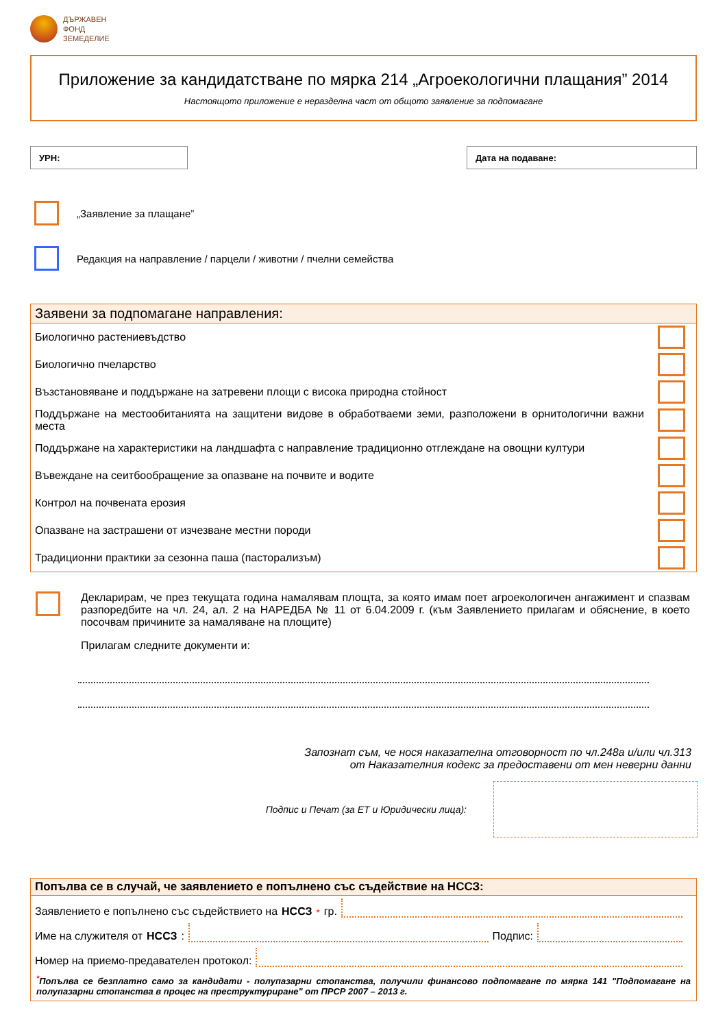ДЪРЖАВЕН
ФОНД
ЗЕМЕДЕЛИЕ
Приложение за кандидатстване по мярка 214 „Агроекологични плащания” 2014
Настоящото приложение е неразделна част от общото заявление за подпомагане
УРН: Дата на подаване:
„Заявление за плащане”
Редакция на направление / парцели / животни / пчелни семейства
Заявени за подпомагане направления:
Биологично растениевъдство
Биологично пчеларство
Възстановяване и поддържане на затревени площи с висока природна стойност
Поддържане на местообитанията на защитени видове в обработваеми земи, разположени в орнитологични важни места
Поддържане на характеристики на ландшафта с направление традиционно отглеждане на овощни култури
Въвеждане на сеитбообращение за опазване на почвите и водите
Контрол на почвената ерозия
Опазване на застрашени от изчезване местни породи
Традиционни практики за сезонна паша (пасторализъм)
Декларирам, че през текущата година намалявам площта, за която имам поет агроекологичен ангажимент и спазвам разпоредбите на чл. 24, ал. 2 на НАРЕДБА № 11 от 6.04.2009 г. (към Заявлението прилагам и обяснение, в което посочвам причините за намаляване на площите)
Прилагам следните документи и:
Запознат съм, че нося наказателна отговорност по чл.248а и/или чл.313
от Наказателния кодекс за предоставени от мен неверни данни
Подпис и Печат (за ЕТ и Юридически лица):
Попълва се в случай, че заявлението е попълнено със съдействие на НССЗ:
Заявлението е попълнено със съдействието на НССЗ<sup>*</sup> гр.
Име на служителя от НССЗ:
Подпис:
Номер на приемо-предавателен протокол:
<sup>*</sup> Попълва се безплатно само за кандидати - полупазарни стопанства, получили финансово подпомагане по мярка 141 "Подпомагане на полупазарни стопанства в процес на преструктуриране" от ПРСР 2007 – 2013 г.